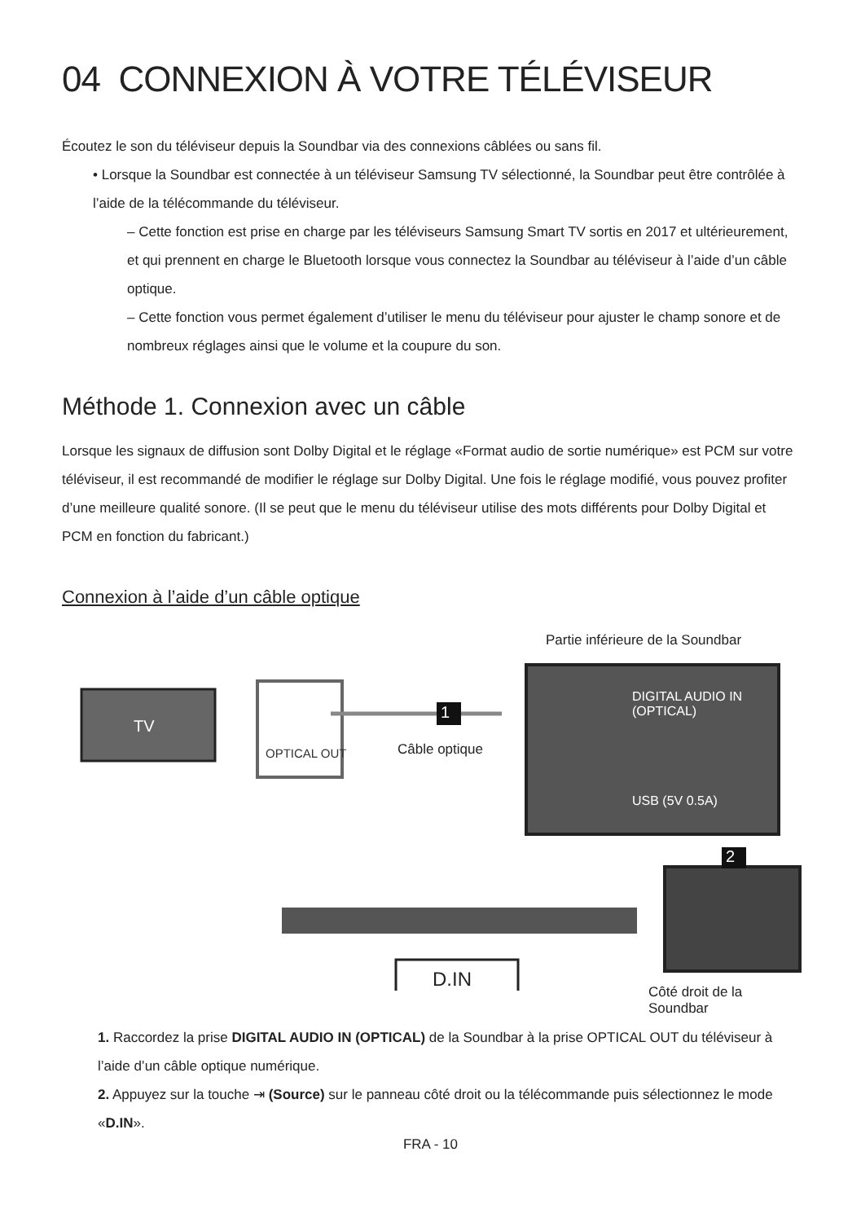04 CONNEXION À VOTRE TÉLÉVISEUR
Écoutez le son du téléviseur depuis la Soundbar via des connexions câblées ou sans fil.
• Lorsque la Soundbar est connectée à un téléviseur Samsung TV sélectionné, la Soundbar peut être contrôlée à l’aide de la télécommande du téléviseur.
– Cette fonction est prise en charge par les téléviseurs Samsung Smart TV sortis en 2017 et ultérieurement, et qui prennent en charge le Bluetooth lorsque vous connectez la Soundbar au téléviseur à l’aide d’un câble optique.
– Cette fonction vous permet également d’utiliser le menu du téléviseur pour ajuster le champ sonore et de nombreux réglages ainsi que le volume et la coupure du son.
Méthode 1. Connexion avec un câble
Lorsque les signaux de diffusion sont Dolby Digital et le réglage «Format audio de sortie numérique» est PCM sur votre téléviseur, il est recommandé de modifier le réglage sur Dolby Digital. Une fois le réglage modifié, vous pouvez profiter d’une meilleure qualité sonore. (Il se peut que le menu du téléviseur utilise des mots différents pour Dolby Digital et PCM en fonction du fabricant.)
Connexion à l’aide d’un câble optique
Partie inférieure de la Soundbar
TV
OPTICAL OUT
1
Câble optique
DIGITAL AUDIO IN
(OPTICAL)
USB (5V 0.5A)
2
D.IN
Côté droit de la Soundbar
1. Raccordez la prise DIGITAL AUDIO IN (OPTICAL) de la Soundbar à la prise OPTICAL OUT du téléviseur à l’aide d’un câble optique numérique.
2. Appuyez sur la touche ⇥ (Source) sur le panneau côté droit ou la télécommande puis sélectionnez le mode «D.IN».
FRA - 10